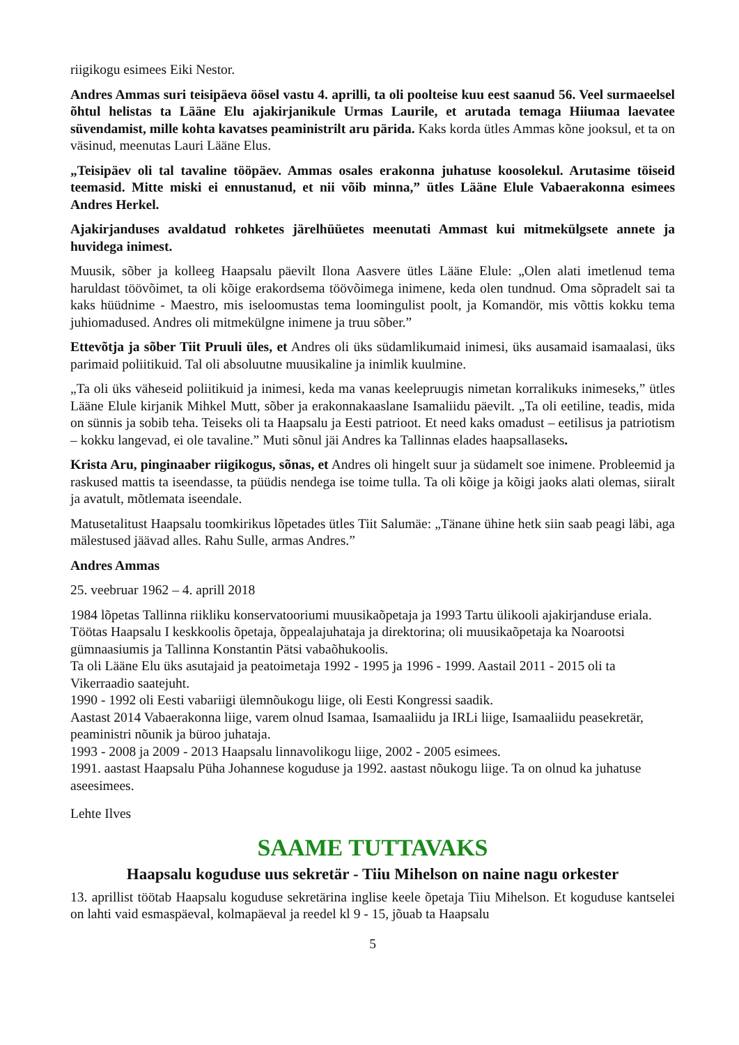riigikogu esimees Eiki Nestor.
Andres Ammas suri teisipäeva öösel vastu 4. aprilli, ta oli poolteise kuu eest saanud 56. Veel surmaeelsel õhtul helistas ta Lääne Elu ajakirjanikule Urmas Laurile, et arutada temaga Hiiumaa laevatee süvendamist, mille kohta kavatses peaministrilt aru pärida. Kaks korda ütles Ammas kõne jooksul, et ta on väsinud, meenutas Lauri Lääne Elus.
„Teisipäev oli tal tavaline tööpäev. Ammas osales erakonna juhatuse koosolekul. Arutasime töiseid teemasid. Mitte miski ei ennustanud, et nii võib minna,” ütles Lääne Elule Vabaerakonna esimees Andres Herkel.
Ajakirjanduses avaldatud rohketes järelhüüetes meenutati Ammast kui mitmekülgsete annete ja huvidega inimest.
Muusik, sõber ja kolleeg Haapsalu päevilt Ilona Aasvere ütles Lääne Elule: „Olen alati imetlenud tema haruldast töövõimet, ta oli kõige erakordsema töövõimega inimene, keda olen tundnud. Oma sõpradelt sai ta kaks hüüdnime - Maestro, mis iseloomustas tema loomingulist poolt, ja Komandör, mis võttis kokku tema juhiomadused. Andres oli mitmekülgne inimene ja truu sõber.”
Ettevõtja ja sõber Tiit Pruuli üles, et Andres oli üks südamlikumaid inimesi, üks ausamaid isamaalasi, üks parimaid poliitikuid. Tal oli absoluutne muusikaline ja inimlik kuulmine.
„Ta oli üks väheseid poliitikuid ja inimesi, keda ma vanas keelepruugis nimetan korralikuks inimeseks,” ütles Lääne Elule kirjanik Mihkel Mutt, sõber ja erakonnakaaslane Isamaliidu päevilt. „Ta oli eetiline, teadis, mida on sünnis ja sobib teha. Teiseks oli ta Haapsalu ja Eesti patrioot. Et need kaks omadust – eetilisus ja patriotism – kokku langevad, ei ole tavaline.” Muti sõnul jäi Andres ka Tallinnas elades haapsallaseks.
Krista Aru, pinginaaber riigikogus, sõnas, et Andres oli hingelt suur ja südamelt soe inimene. Probleemid ja raskused mattis ta iseendasse, ta püüdis nendega ise toime tulla. Ta oli kõige ja kõigi jaoks alati olemas, siiralt ja avatult, mõtlemata iseendale.
Matusetalitust Haapsalu toomkirikus lõpetades ütles Tiit Salumäe: „Tänane ühine hetk siin saab peagi läbi, aga mälestused jäävad alles. Rahu Sulle, armas Andres.”
Andres Ammas
25. veebruar 1962 – 4. aprill 2018
1984 lõpetas Tallinna riikliku konservatooriumi muusikaõpetaja ja 1993 Tartu ülikooli ajakirjanduse eriala.
Töötas Haapsalu I keskkoolis õpetaja, õppealajuhataja ja direktorina; oli muusikaõpetaja ka Noarootsi gümnaasiumis ja Tallinna Konstantin Pätsi vabaõhukoolis.
Ta oli Lääne Elu üks asutajaid ja peatoimetaja 1992 - 1995 ja 1996 - 1999. Aastail 2011 - 2015 oli ta Vikerraadio saatejuht.
1990 - 1992 oli Eesti vabariigi ülemnõukogu liige, oli Eesti Kongressi saadik.
Aastast 2014 Vabaerakonna liige, varem olnud Isamaa, Isamaaliidu ja IRLi liige, Isamaaliidu peasekretär, peaministri nõunik ja büroo juhataja.
1993 - 2008 ja 2009 - 2013 Haapsalu linnavolikogu liige, 2002 - 2005 esimees.
1991. aastast Haapsalu Püha Johannese koguduse ja 1992. aastast nõukogu liige. Ta on olnud ka juhatuse aseesimees.
Lehte Ilves
SAAME TUTTAVAKS
Haapsalu koguduse uus sekretär - Tiiu Mihelson on naine nagu orkester
13. aprillist töötab Haapsalu koguduse sekretärina inglise keele õpetaja Tiiu Mihelson. Et koguduse kantselei on lahti vaid esmaspäeval, kolmapäeval ja reedel kl 9 - 15, jõuab ta Haapsalu
5